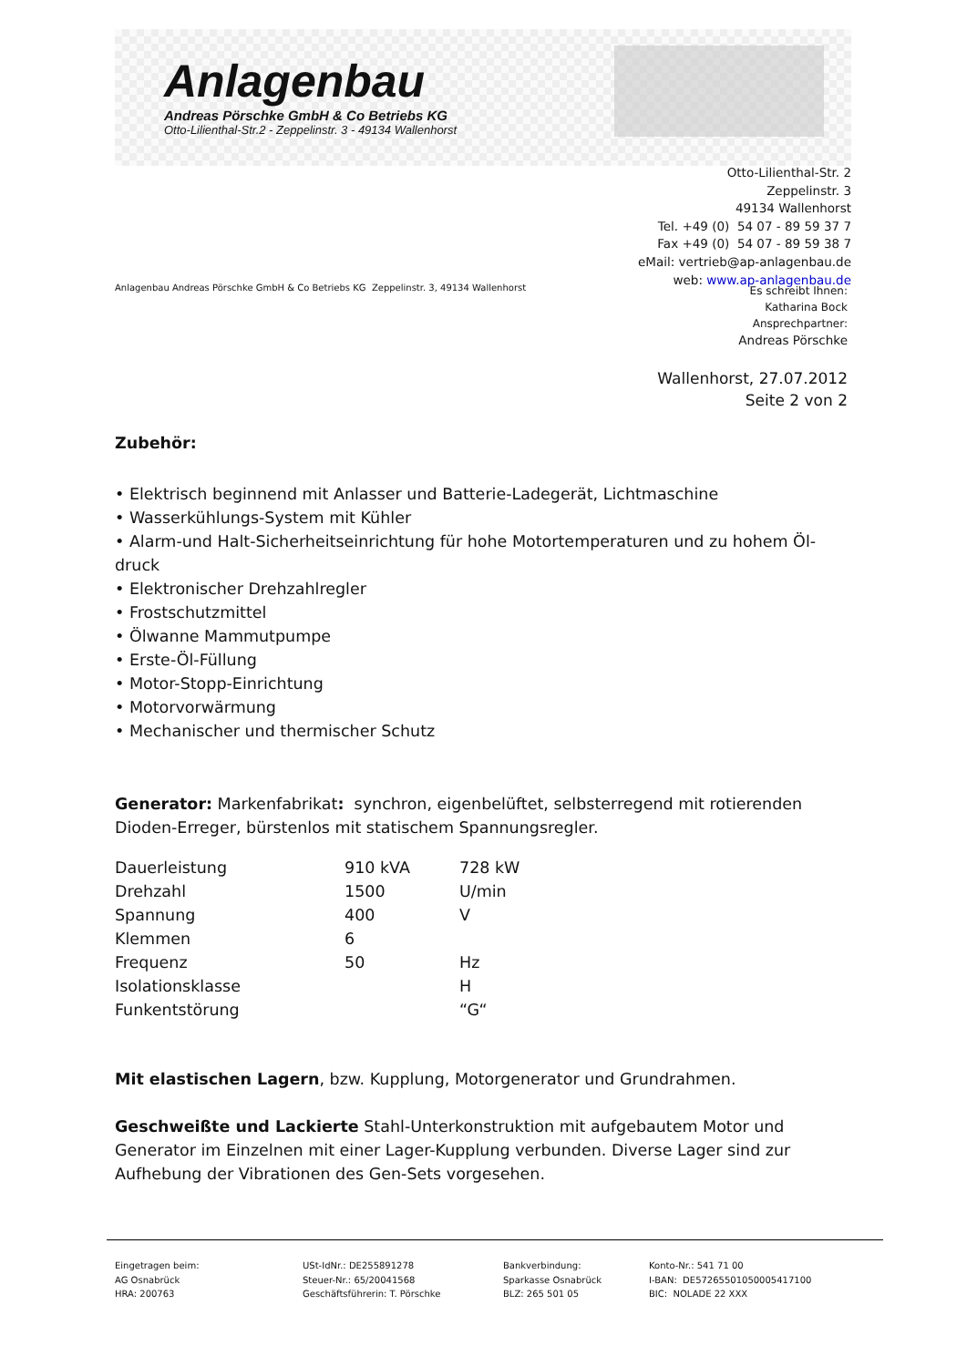Anlagenbau
Andreas Pörschke GmbH & Co Betriebs KG
Otto-Lilienthal-Str.2 - Zeppelinstr. 3 - 49134 Wallenhorst
Otto-Lilienthal-Str. 2
Zeppelinstr. 3
49134 Wallenhorst
Tel. +49 (0) 54 07 - 89 59 37 7
Fax +49 (0) 54 07 - 89 59 38 7
eMail: vertrieb@ap-anlagenbau.de
web: www.ap-anlagenbau.de
Anlagenbau Andreas Pörschke GmbH & Co Betriebs KG Zeppelinstr. 3, 49134 Wallenhorst
Es schreibt Ihnen:
Katharina Bock
Ansprechpartner:
Andreas Pörschke
Wallenhorst, 27.07.2012
Seite 2 von 2
Zubehör:
• Elektrisch beginnend mit Anlasser und Batterie-Ladegerät, Lichtmaschine
• Wasserkühlungs-System mit Kühler
• Alarm-und Halt-Sicherheitseinrichtung für hohe Motortemperaturen und zu hohem Öl-druck
• Elektronischer Drehzahlregler
• Frostschutzmittel
• Ölwanne Mammutpumpe
• Erste-Öl-Füllung
• Motor-Stopp-Einrichtung
• Motorvorwärmung
• Mechanischer und thermischer Schutz
Generator: Markenfabrikat: synchron, eigenbelüftet, selbsterregend mit rotierenden Dioden-Erreger, bürstenlos mit statischem Spannungsregler.
| Dauerleistung | 910 kVA | 728 kW |
| Drehzahl | 1500 | U/min |
| Spannung | 400 | V |
| Klemmen | 6 | |
| Frequenz | 50 | Hz |
| Isolationsklasse | | H |
| Funkentstörung | | “G“ |
Mit elastischen Lagern, bzw. Kupplung, Motorgenerator und Grundrahmen.
Geschweißte und Lackierte Stahl-Unterkonstruktion mit aufgebautem Motor und Generator im Einzelnen mit einer Lager-Kupplung verbunden. Diverse Lager sind zur Aufhebung der Vibrationen des Gen-Sets vorgesehen.
Eingetragen beim:
AG Osnabrück
HRA: 200763
USt-IdNr.: DE255891278
Steuer-Nr.: 65/20041568
Geschäftsführerin: T. Pörschke
Bankverbindung:
Sparkasse Osnabrück
BLZ: 265 501 05
Konto-Nr.: 541 71 00
I-BAN: DE57265501050005417100
BIC: NOLADE 22 XXX